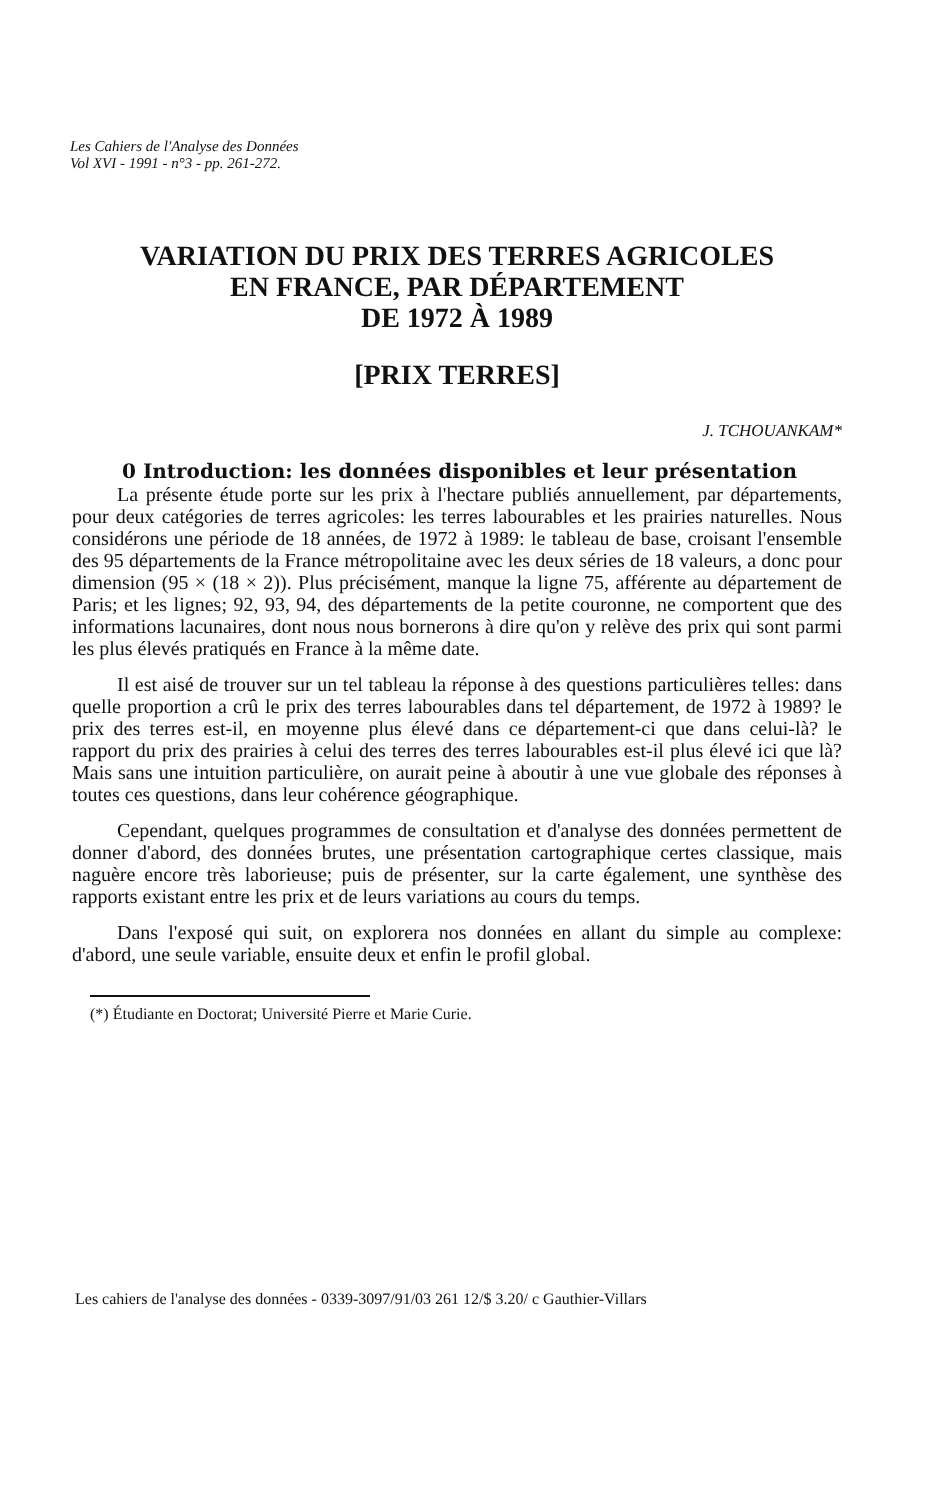Les Cahiers de l'Analyse des Données
Vol XVI - 1991 - n°3 - pp. 261-272.
VARIATION DU PRIX DES TERRES AGRICOLES
EN FRANCE, PAR DÉPARTEMENT
DE 1972 À 1989
[PRIX TERRES]
J. TCHOUANKAM*
0 Introduction: les données disponibles et leur présentation
La présente étude porte sur les prix à l'hectare publiés annuellement, par départements, pour deux catégories de terres agricoles: les terres labourables et les prairies naturelles. Nous considérons une période de 18 années, de 1972 à 1989: le tableau de base, croisant l'ensemble des 95 départements de la France métropolitaine avec les deux séries de 18 valeurs, a donc pour dimension (95 × (18 × 2)). Plus précisément, manque la ligne 75, afférente au département de Paris; et les lignes; 92, 93, 94, des départements de la petite couronne, ne comportent que des informations lacunaires, dont nous nous bornerons à dire qu'on y relève des prix qui sont parmi les plus élevés pratiqués en France à la même date.
Il est aisé de trouver sur un tel tableau la réponse à des questions particulières telles: dans quelle proportion a crû le prix des terres labourables dans tel département, de 1972 à 1989? le prix des terres est-il, en moyenne plus élevé dans ce département-ci que dans celui-là? le rapport du prix des prairies à celui des terres des terres labourables est-il plus élevé ici que là? Mais sans une intuition particulière, on aurait peine à aboutir à une vue globale des réponses à toutes ces questions, dans leur cohérence géographique.
Cependant, quelques programmes de consultation et d'analyse des données permettent de donner d'abord, des données brutes, une présentation cartographique certes classique, mais naguère encore très laborieuse; puis de présenter, sur la carte également, une synthèse des rapports existant entre les prix et de leurs variations au cours du temps.
Dans l'exposé qui suit, on explorera nos données en allant du simple au complexe: d'abord, une seule variable, ensuite deux et enfin le profil global.
(*) Étudiante en Doctorat; Université Pierre et Marie Curie.
Les cahiers de l'analyse des données - 0339-3097/91/03 261 12/$ 3.20/ c Gauthier-Villars